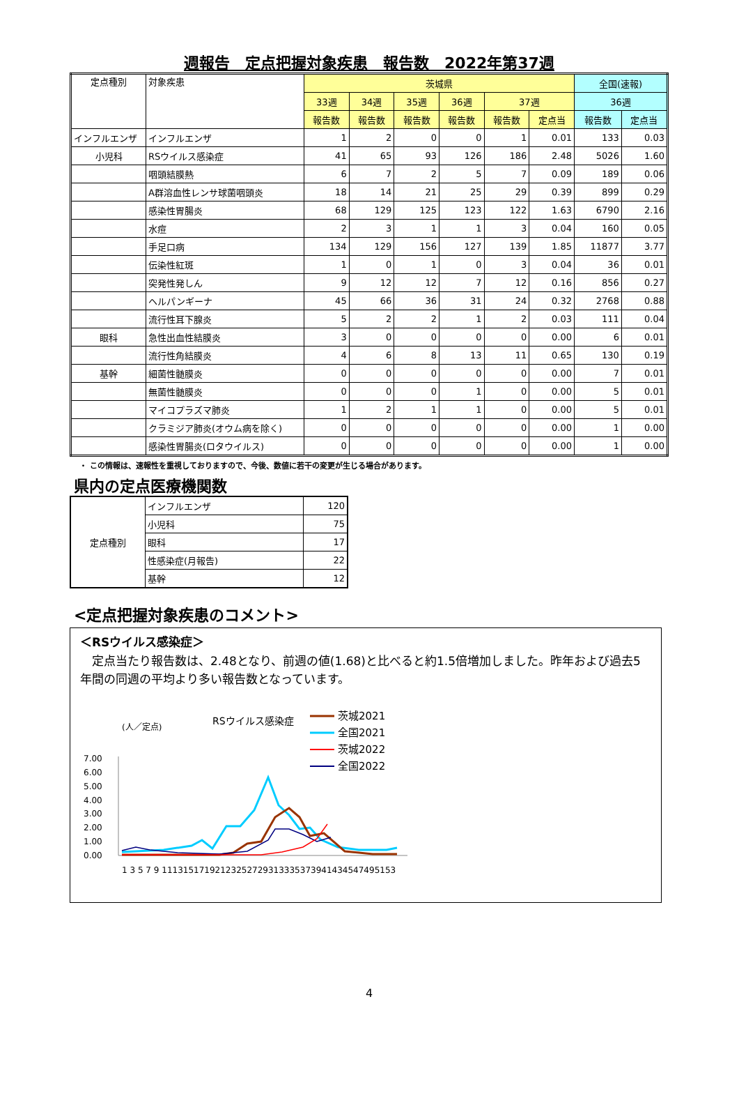週報告　定点把握対象疾患　報告数　2022年第37週
| 定点種別 | 対象疾患 | 茨城県 | | | | | | 全国(速報) | |
| --- | --- | --- | --- | --- | --- | --- | --- | --- | --- |
| | | 33週 | 34週 | 35週 | 36週 | 37週 | | 36週 | |
| | | 報告数 | 報告数 | 報告数 | 報告数 | 報告数 | 定点当 | 報告数 | 定点当 |
| インフルエンザ | インフルエンザ | 1 | 2 | 0 | 0 | 1 | 0.01 | 133 | 0.03 |
| 小児科 | RSウイルス感染症 | 41 | 65 | 93 | 126 | 186 | 2.48 | 5026 | 1.60 |
| | 咽頭結膜熱 | 6 | 7 | 2 | 5 | 7 | 0.09 | 189 | 0.06 |
| | A群溶血性レンサ球菌咽頭炎 | 18 | 14 | 21 | 25 | 29 | 0.39 | 899 | 0.29 |
| | 感染性胃腸炎 | 68 | 129 | 125 | 123 | 122 | 1.63 | 6790 | 2.16 |
| | 水痘 | 2 | 3 | 1 | 1 | 3 | 0.04 | 160 | 0.05 |
| | 手足口病 | 134 | 129 | 156 | 127 | 139 | 1.85 | 11877 | 3.77 |
| | 伝染性紅斑 | 1 | 0 | 1 | 0 | 3 | 0.04 | 36 | 0.01 |
| | 突発性発しん | 9 | 12 | 12 | 7 | 12 | 0.16 | 856 | 0.27 |
| | ヘルパンギーナ | 45 | 66 | 36 | 31 | 24 | 0.32 | 2768 | 0.88 |
| | 流行性耳下腺炎 | 5 | 2 | 2 | 1 | 2 | 0.03 | 111 | 0.04 |
| 眼科 | 急性出血性結膜炎 | 3 | 0 | 0 | 0 | 0 | 0.00 | 6 | 0.01 |
| | 流行性角結膜炎 | 4 | 6 | 8 | 13 | 11 | 0.65 | 130 | 0.19 |
| 基幹 | 細菌性髄膜炎 | 0 | 0 | 0 | 0 | 0 | 0.00 | 7 | 0.01 |
| | 無菌性髄膜炎 | 0 | 0 | 0 | 1 | 0 | 0.00 | 5 | 0.01 |
| | マイコプラズマ肺炎 | 1 | 2 | 1 | 1 | 0 | 0.00 | 5 | 0.01 |
| | クラミジア肺炎(オウム病を除く) | 0 | 0 | 0 | 0 | 0 | 0.00 | 1 | 0.00 |
| | 感染性胃腸炎(ロタウイルス) | 0 | 0 | 0 | 0 | 0 | 0.00 | 1 | 0.00 |
・ この情報は、速報性を重視しておりますので、今後、数値に若干の変更が生じる場合があります。
県内の定点医療機関数
| 定点種別 | インフルエンザ | 120 |
| | 小児科 | 75 |
| | 眼科 | 17 |
| | 性感染症(月報告) | 22 |
| | 基幹 | 12 |
<定点把握対象疾患のコメント>
＜RSウイルス感染症＞
　定点当たり報告数は、2.48となり、前週の値(1.68)と比べると約1.5倍増加しました。昨年および過去5年間の同週の平均より多い報告数となっています。
(人／定点)
RSウイルス感染症
茨城2021
全国2021
茨城2022
全国2022
7.00
6.00
5.00
4.00
3.00
2.00
1.00
0.00
1 3 5 7 9 11131517192123252729313335373941434547495153
4